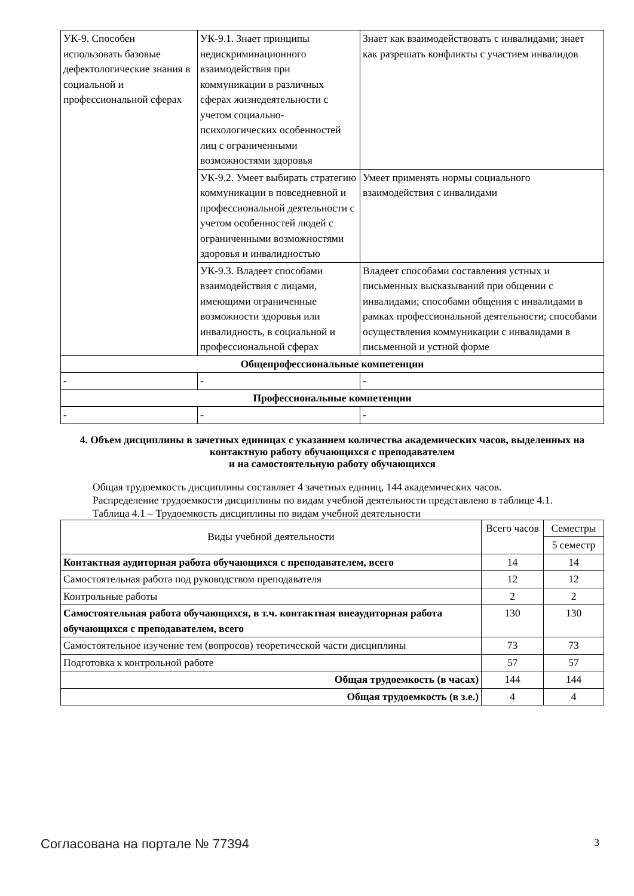| УК-9. Способен использовать базовые дефектологические знания в социальной и профессиональной сферах | УК-9.1. Знает принципы недискриминационного взаимодействия при коммуникации в различных сферах жизнедеятельности с учетом социально-психологических особенностей лиц с ограниченными возможностями здоровья | Знает как взаимодействовать с инвалидами; знает как разрешать конфликты с участием инвалидов |
| | УК-9.2. Умеет выбирать стратегию коммуникации в повседневной и профессиональной деятельности с учетом особенностей людей с ограниченными возможностями здоровья и инвалидностью | Умеет применять нормы социального взаимодействия с инвалидами |
| | УК-9.3. Владеет способами взаимодействия с лицами, имеющими ограниченные возможности здоровья или инвалидность, в социальной и профессиональной сферах | Владеет способами составления устных и письменных высказываний при общении с инвалидами; способами общения с инвалидами в рамках профессиональной деятельности; способами осуществления коммуникации с инвалидами в письменной и устной форме |
| Общепрофессиональные компетенции | | |
| - | - | - |
| Профессиональные компетенции | | |
| - | - | - |
4. Объем дисциплины в зачетных единицах с указанием количества академических часов, выделенных на контактную работу обучающихся с преподавателем
и на самостоятельную работу обучающихся
Общая трудоемкость дисциплины составляет 4 зачетных единиц, 144 академических часов.
Распределение трудоемкости дисциплины по видам учебной деятельности представлено в таблице 4.1.
Таблица 4.1 – Трудоемкость дисциплины по видам учебной деятельности
| Виды учебной деятельности | Всего часов | Семестры |
| --- | --- | --- |
| | | 5 семестр |
| Контактная аудиторная работа обучающихся с преподавателем, всего | 14 | 14 |
| Самостоятельная работа под руководством преподавателя | 12 | 12 |
| Контрольные работы | 2 | 2 |
| Самостоятельная работа обучающихся, в т.ч. контактная внеаудиторная работа обучающихся с преподавателем, всего | 130 | 130 |
| Самостоятельное изучение тем (вопросов) теоретической части дисциплины | 73 | 73 |
| Подготовка к контрольной работе | 57 | 57 |
| Общая трудоемкость (в часах) | 144 | 144 |
| Общая трудоемкость (в з.е.) | 4 | 4 |
Согласована на портале № 77394 3